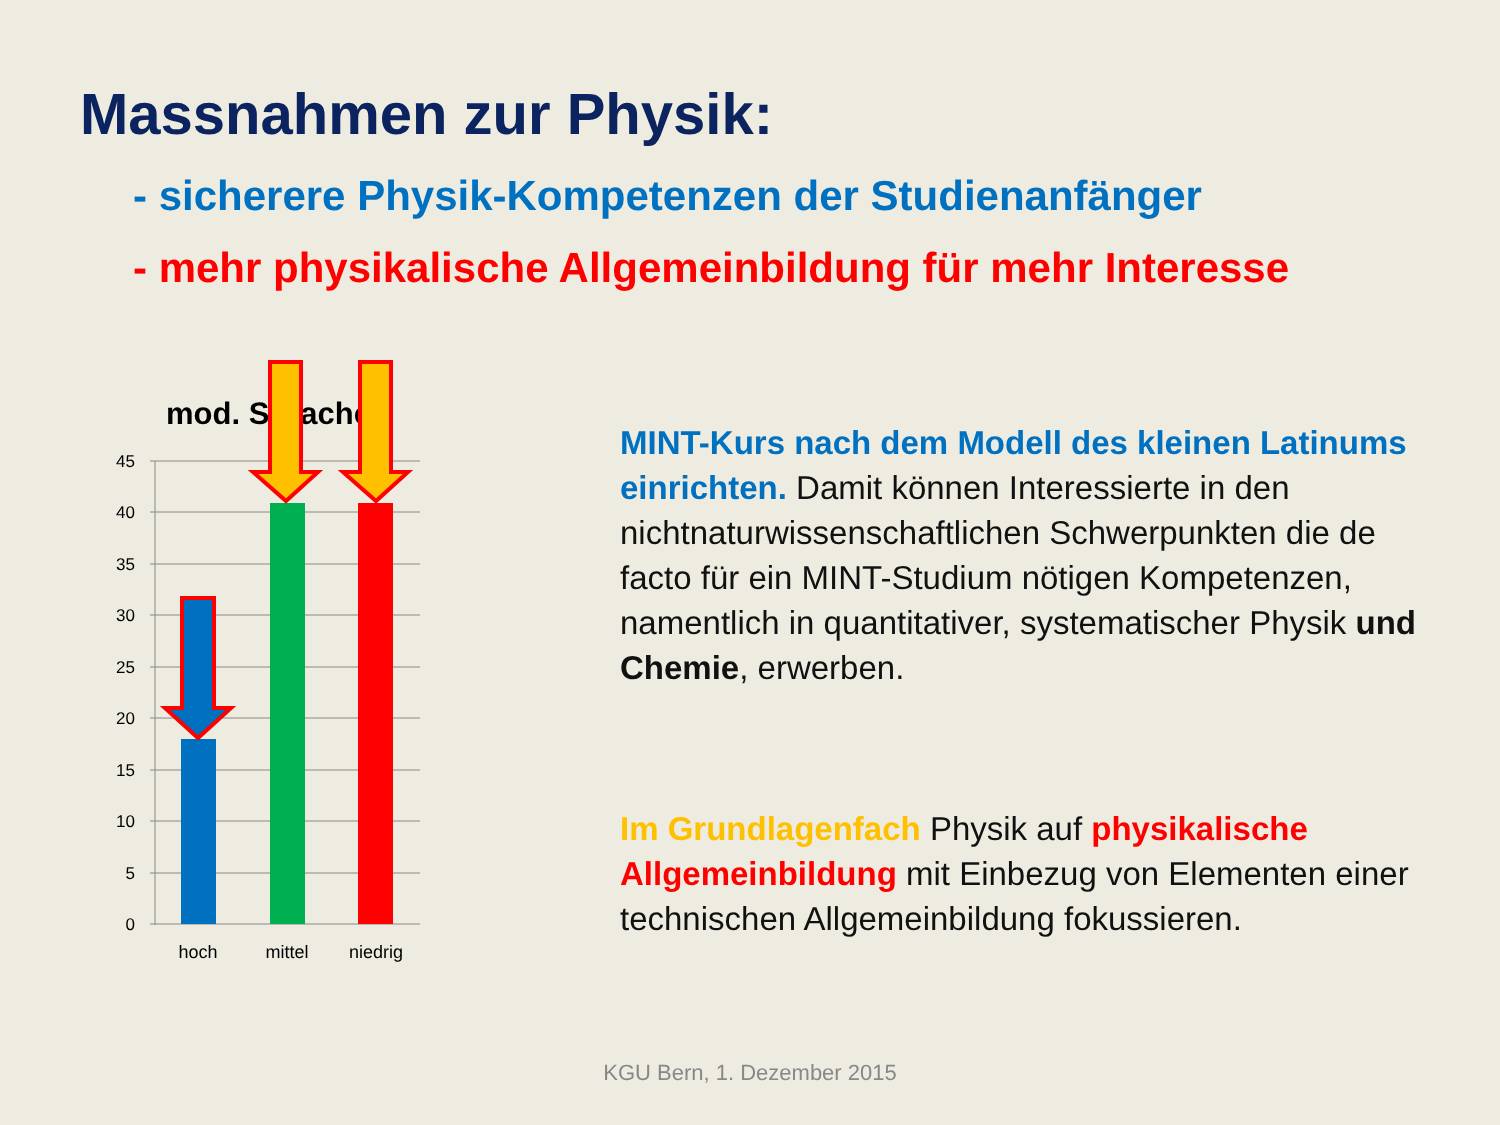Massnahmen zur Physik:
- sicherere Physik-Kompetenzen der Studienanfänger
- mehr physikalische Allgemeinbildung für mehr Interesse
45
40
35
30
25
20
15
10
5
0
mod. Sprache
hoch
mittel
niedrig
MINT-Kurs nach dem Modell des kleinen Latinums einrichten. Damit können Interessierte in den nichtnaturwissenschaftlichen Schwerpunkten die de facto für ein MINT-Studium nötigen Kompetenzen, namentlich in quantitativer, systematischer Physik und Chemie, erwerben.
Im Grundlagenfach Physik auf physikalische Allgemeinbildung mit Einbezug von Elementen einer technischen Allgemeinbildung fokussieren.
KGU Bern, 1. Dezember 2015